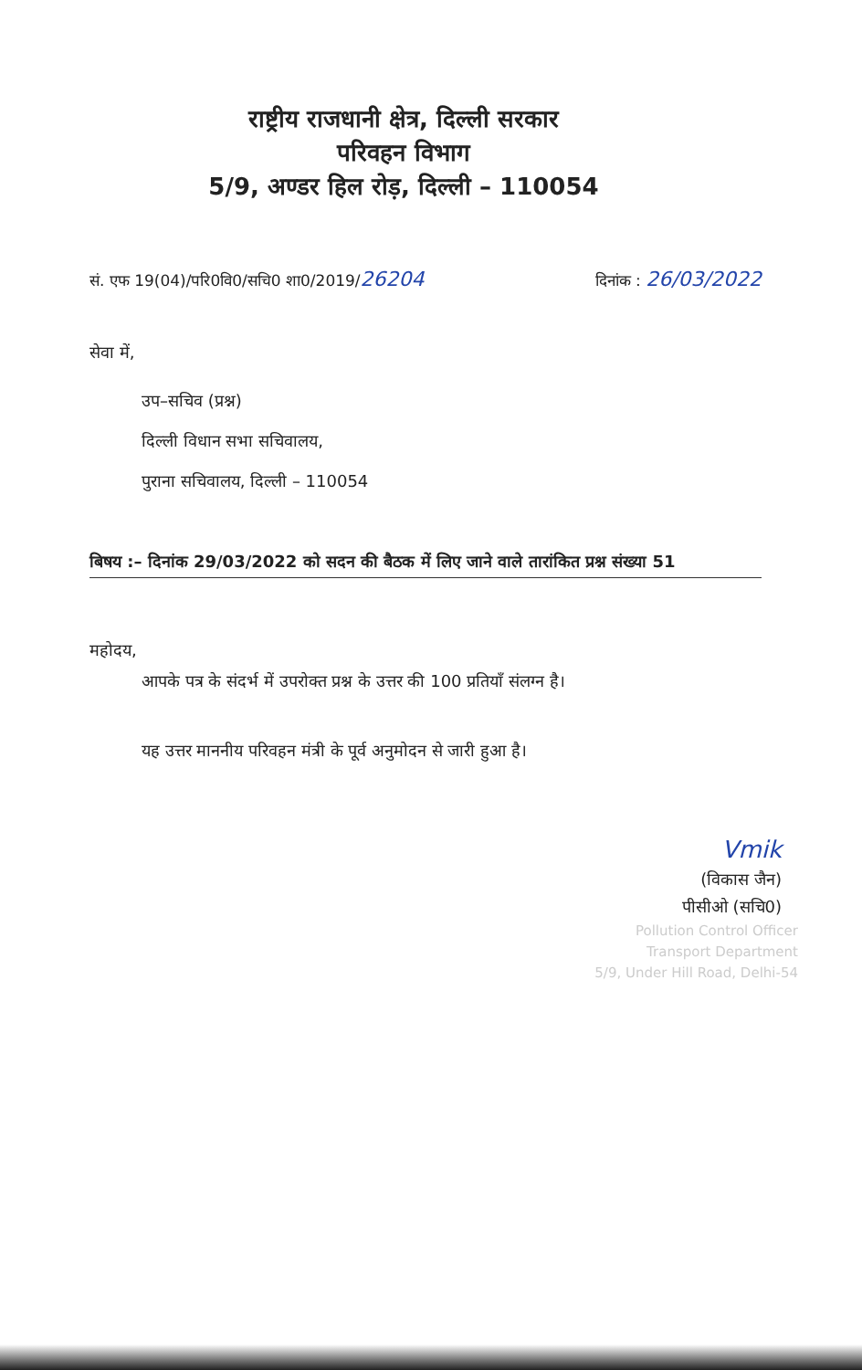राष्ट्रीय राजधानी क्षेत्र, दिल्ली सरकार
परिवहन विभाग
5/9, अण्डर हिल रोड़, दिल्ली – 110054
सं. एफ 19(04)/परि0वि0/सचि0 शा0/2019/26204 दिनांक : 26/03/2022
सेवा में,
उप–सचिव (प्रश्न)
दिल्ली विधान सभा सचिवालय,
पुराना सचिवालय, दिल्ली – 110054
बिषय :– दिनांक 29/03/2022 को सदन की बैठक में लिए जाने वाले तारांकित प्रश्न संख्या 51
महोदय,
आपके पत्र के संदर्भ में उपरोक्त प्रश्न के उत्तर की 100 प्रतियाँ संलग्न है।
यह उत्तर माननीय परिवहन मंत्री के पूर्व अनुमोदन से जारी हुआ है।
Vmik
(विकास जैन)
पीसीओ (सचि0)
Pollution Control Officer
Transport Department
5/9, Under Hill Road, Delhi-54